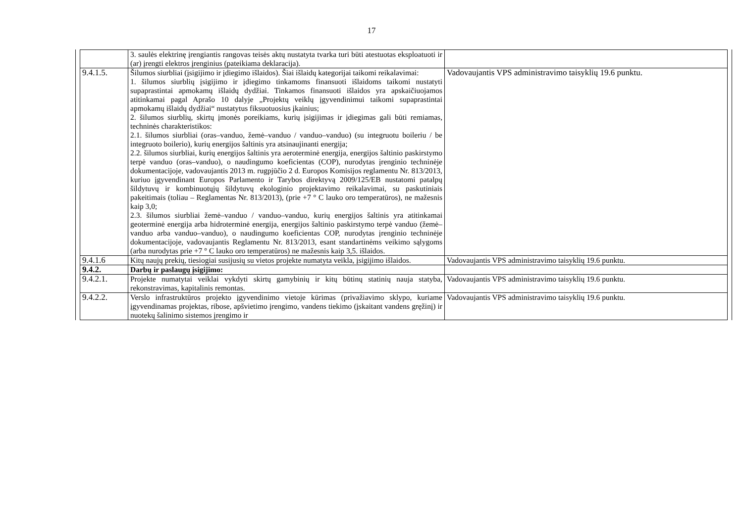17
| | 3. saulės elektrinę įrengiantis rangovas teisės aktų nustatyta tvarka turi būti atestuotas eksploatuoti ir (ar) įrengti elektros įrenginius (pateikiama deklaracija). | |
| 9.4.1.5. | Šilumos siurbliai (įsigijimo ir įdiegimo išlaidos). Šiai išlaidų kategorijai taikomi reikalavimai: 1. šilumos siurblių įsigijimo ir įdiegimo tinkamoms finansuoti išlaidoms taikomi nustatyti supaprastintai apmokamų išlaidų dydžiai. Tinkamos finansuoti išlaidos yra apskaičiuojamos atitinkamai pagal Aprašo 10 dalyje „Projektų veiklų įgyvendinimui taikomi supaprastintai apmokamų išlaidų dydžiai“ nustatytus fiksuotuosius įkainius; 2. šilumos siurblių, skirtų įmonės poreikiams, kurių įsigijimas ir įdiegimas gali būti remiamas, techninės charakteristikos: 2.1. šilumos siurbliai (oras–vanduo, žemė–vanduo / vanduo–vanduo) (su integruotu boileriu / be integruoto boilerio), kurių energijos šaltinis yra atsinaujinanti energija; 2.2. šilumos siurbliai, kurių energijos šaltinis yra aeroterminė energija, energijos šaltinio paskirstymo terpė vanduo (oras–vanduo), o naudingumo koeficientas (COP), nurodytas įrenginio techninėje dokumentacijoje, vadovaujantis 2013 m. rugpjūčio 2 d. Europos Komisijos reglamentu Nr. 813/2013, kuriuo įgyvendinant Europos Parlamento ir Tarybos direktyvą 2009/125/EB nustatomi patalpų šildytuvų ir kombinuotųjų šildytuvų ekologinio projektavimo reikalavimai, su paskutiniais pakeitimais (toliau – Reglamentas Nr. 813/2013), (prie +7 ° C lauko oro temperatūros), ne mažesnis kaip 3,0; 2.3. šilumos siurbliai žemė–vanduo / vanduo–vanduo, kurių energijos šaltinis yra atitinkamai geoterminė energija arba hidroterminė energija, energijos šaltinio paskirstymo terpė vanduo (žemė–vanduo arba vanduo–vanduo), o naudingumo koeficientas COP, nurodytas įrenginio techninėje dokumentacijoje, vadovaujantis Reglamentu Nr. 813/2013, esant standartinėms veikimo sąlygoms (arba nurodytas prie +7 ° C lauko oro temperatūros) ne mažesnis kaip 3,5. išlaidos. | Vadovaujantis VPS administravimo taisyklių 19.6 punktu. |
| 9.4.1.6 | Kitų naujų prekių, tiesiogiai susijusių su vietos projekte numatyta veikla, įsigijimo išlaidos. | Vadovaujantis VPS administravimo taisyklių 19.6 punktu. |
| 9.4.2. | Darbų ir paslaugų įsigijimo: | |
| 9.4.2.1. | Projekte numatytai veiklai vykdyti skirtų gamybinių ir kitų būtinų statinių nauja statyba, rekonstravimas, kapitalinis remontas. | Vadovaujantis VPS administravimo taisyklių 19.6 punktu. |
| 9.4.2.2. | Verslo infrastruktūros projekto įgyvendinimo vietoje kūrimas (privažiavimo sklypo, kuriame įgyvendinamas projektas, ribose, apšvietimo įrengimo, vandens tiekimo (įskaitant vandens gręžinį) ir nuotekų šalinimo sistemos įrengimo ir | Vadovaujantis VPS administravimo taisyklių 19.6 punktu. |